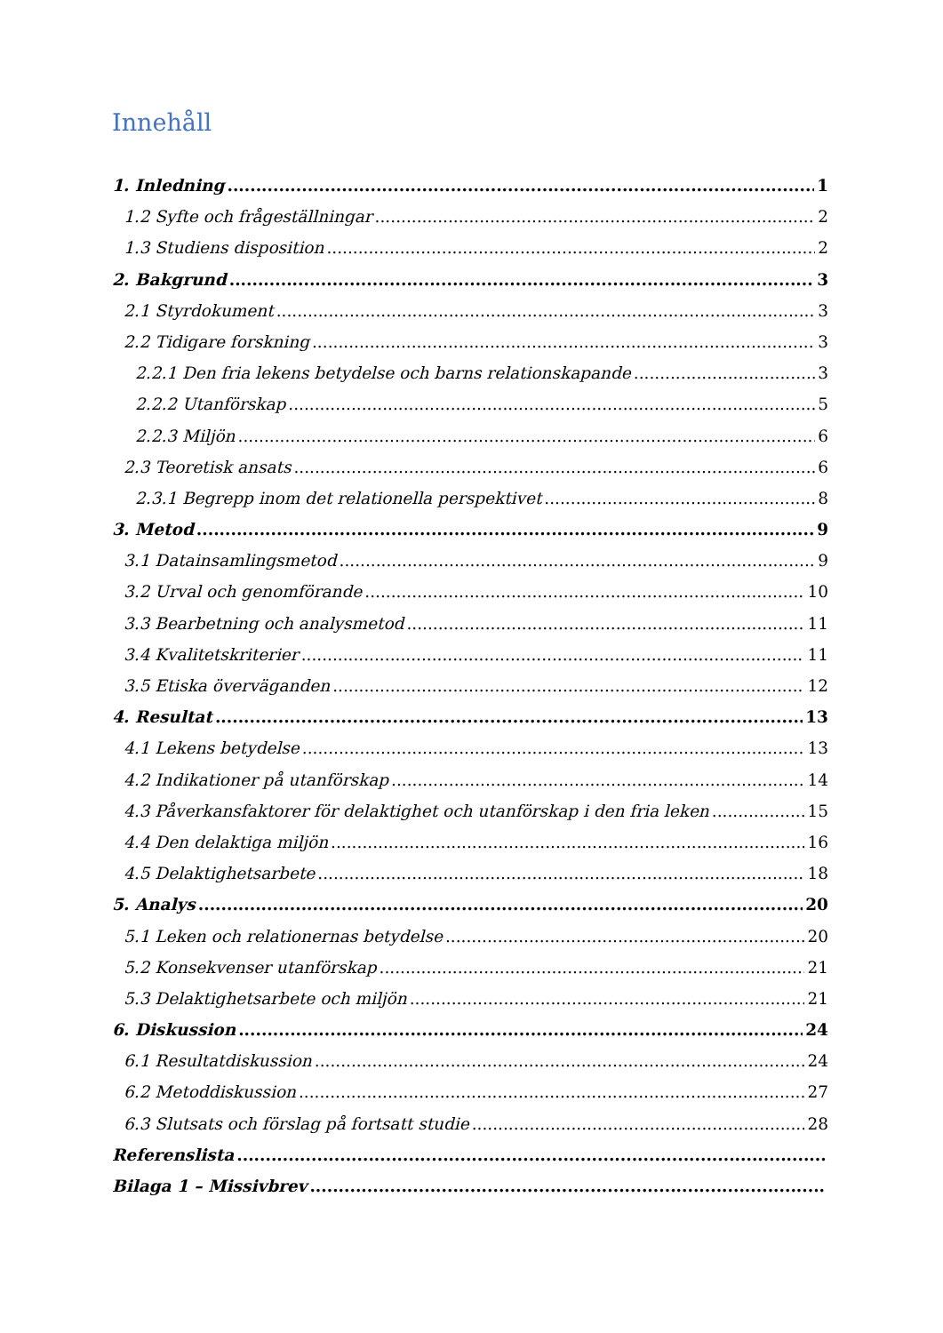Innehåll
1. Inledning 1
1.2 Syfte och frågeställningar 2
1.3 Studiens disposition 2
2. Bakgrund 3
2.1 Styrdokument 3
2.2 Tidigare forskning 3
2.2.1 Den fria lekens betydelse och barns relationskapande 3
2.2.2 Utanförskap 5
2.2.3 Miljön 6
2.3 Teoretisk ansats 6
2.3.1 Begrepp inom det relationella perspektivet 8
3. Metod 9
3.1 Datainsamlingsmetod 9
3.2 Urval och genomförande 10
3.3 Bearbetning och analysmetod 11
3.4 Kvalitetskriterier 11
3.5 Etiska överväganden 12
4. Resultat 13
4.1 Lekens betydelse 13
4.2 Indikationer på utanförskap 14
4.3 Påverkansfaktorer för delaktighet och utanförskap i den fria leken 15
4.4 Den delaktiga miljön 16
4.5 Delaktighetsarbete 18
5. Analys 20
5.1 Leken och relationernas betydelse 20
5.2 Konsekvenser utanförskap 21
5.3 Delaktighetsarbete och miljön 21
6. Diskussion 24
6.1 Resultatdiskussion 24
6.2 Metoddiskussion 27
6.3 Slutsats och förslag på fortsatt studie 28
Referenslista
Bilaga 1 – Missivbrev